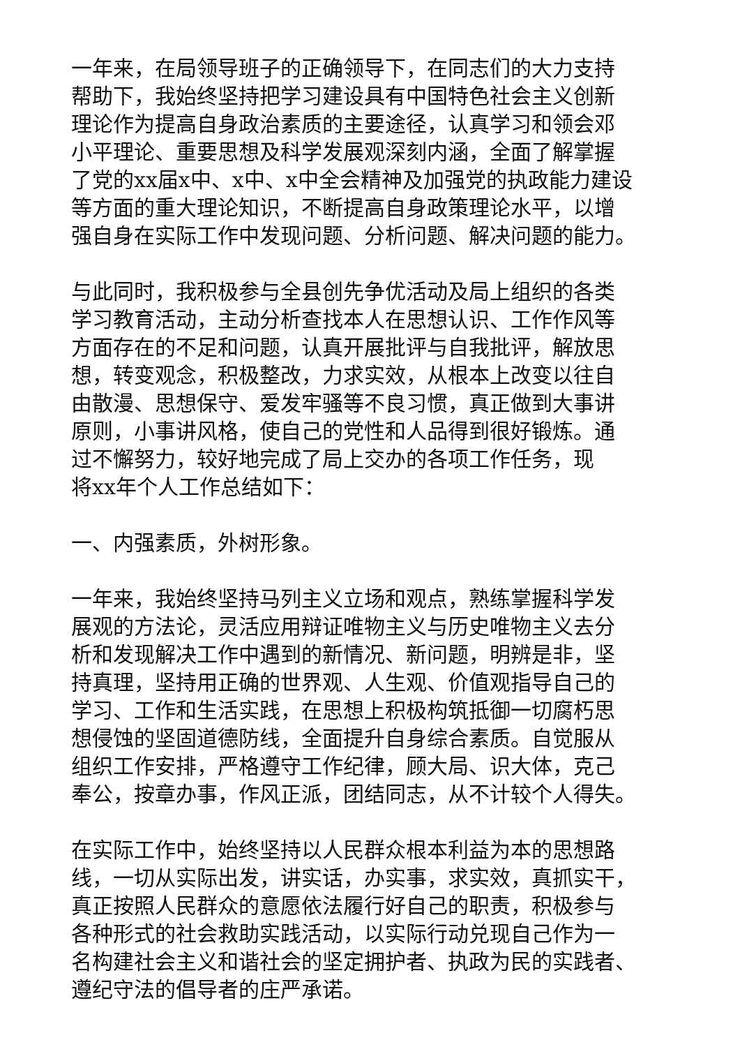一年来，在局领导班子的正确领导下，在同志们的大力支持
帮助下，我始终坚持把学习建设具有中国特色社会主义创新
理论作为提高自身政治素质的主要途径，认真学习和领会邓
小平理论、重要思想及科学发展观深刻内涵，全面了解掌握
了党的xx届x中、x中、x中全会精神及加强党的执政能力建设
等方面的重大理论知识，不断提高自身政策理论水平，以增
强自身在实际工作中发现问题、分析问题、解决问题的能力。
与此同时，我积极参与全县创先争优活动及局上组织的各类
学习教育活动，主动分析查找本人在思想认识、工作作风等
方面存在的不足和问题，认真开展批评与自我批评，解放思
想，转变观念，积极整改，力求实效，从根本上改变以往自
由散漫、思想保守、爱发牢骚等不良习惯，真正做到大事讲
原则，小事讲风格，使自己的党性和人品得到很好锻炼。通
过不懈努力，较好地完成了局上交办的各项工作任务，现
将xx年个人工作总结如下：
一、内强素质，外树形象。
一年来，我始终坚持马列主义立场和观点，熟练掌握科学发
展观的方法论，灵活应用辩证唯物主义与历史唯物主义去分
析和发现解决工作中遇到的新情况、新问题，明辨是非，坚
持真理，坚持用正确的世界观、人生观、价值观指导自己的
学习、工作和生活实践，在思想上积极构筑抵御一切腐朽思
想侵蚀的坚固道德防线，全面提升自身综合素质。自觉服从
组织工作安排，严格遵守工作纪律，顾大局、识大体，克己
奉公，按章办事，作风正派，团结同志，从不计较个人得失。
在实际工作中，始终坚持以人民群众根本利益为本的思想路
线，一切从实际出发，讲实话，办实事，求实效，真抓实干，
真正按照人民群众的意愿依法履行好自己的职责，积极参与
各种形式的社会救助实践活动，以实际行动兑现自己作为一
名构建社会主义和谐社会的坚定拥护者、执政为民的实践者、
遵纪守法的倡导者的庄严承诺。